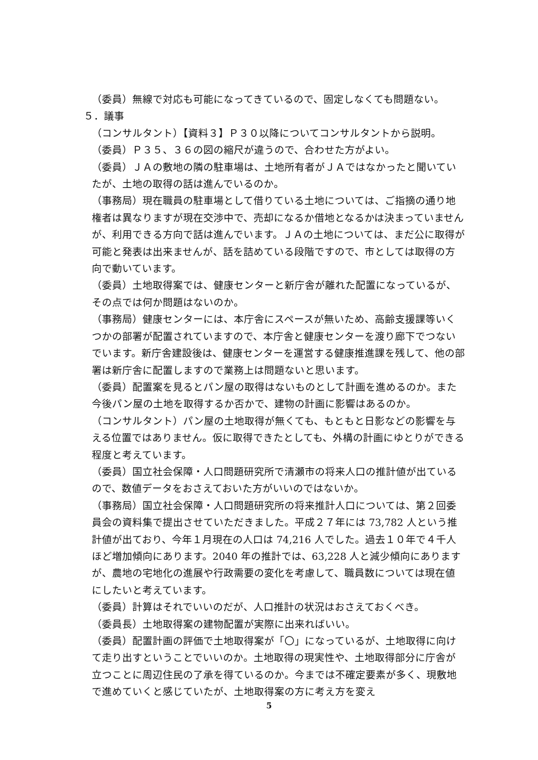（委員）無線で対応も可能になってきているので、固定しなくても問題ない。
５．議事
（コンサルタント）【資料３】Ｐ３０以降についてコンサルタントから説明。
（委員）Ｐ３５、３６の図の縮尺が違うので、合わせた方がよい。
（委員）ＪＡの敷地の隣の駐車場は、土地所有者がＪＡではなかったと聞いていたが、土地の取得の話は進んでいるのか。
（事務局）現在職員の駐車場として借りている土地については、ご指摘の通り地権者は異なりますが現在交渉中で、売却になるか借地となるかは決まっていませんが、利用できる方向で話は進んでいます。ＪＡの土地については、まだ公に取得が可能と発表は出来ませんが、話を詰めている段階ですので、市としては取得の方向で動いています。
（委員）土地取得案では、健康センターと新庁舎が離れた配置になっているが、その点では何か問題はないのか。
（事務局）健康センターには、本庁舎にスペースが無いため、高齢支援課等いくつかの部署が配置されていますので、本庁舎と健康センターを渡り廊下でつないでいます。新庁舎建設後は、健康センターを運営する健康推進課を残して、他の部署は新庁舎に配置しますので業務上は問題ないと思います。
（委員）配置案を見るとパン屋の取得はないものとして計画を進めるのか。また今後パン屋の土地を取得するか否かで、建物の計画に影響はあるのか。
（コンサルタント）パン屋の土地取得が無くても、もともと日影などの影響を与える位置ではありません。仮に取得できたとしても、外構の計画にゆとりができる程度と考えています。
（委員）国立社会保障・人口問題研究所で清瀬市の将来人口の推計値が出ているので、数値データをおさえておいた方がいいのではないか。
（事務局）国立社会保障・人口問題研究所の将来推計人口については、第２回委員会の資料集で提出させていただきました。平成２７年には 73,782 人という推計値が出ており、今年１月現在の人口は 74,216 人でした。過去１０年で４千人ほど増加傾向にあります。2040 年の推計では、63,228 人と減少傾向にありますが、農地の宅地化の進展や行政需要の変化を考慮して、職員数については現在値にしたいと考えています。
（委員）計算はそれでいいのだが、人口推計の状況はおさえておくべき。
（委員長）土地取得案の建物配置が実際に出来ればいい。
（委員）配置計画の評価で土地取得案が「〇」になっているが、土地取得に向けて走り出すということでいいのか。土地取得の現実性や、土地取得部分に庁舎が立つことに周辺住民の了承を得ているのか。今までは不確定要素が多く、現敷地で進めていくと感じていたが、土地取得案の方に考え方を変え
5